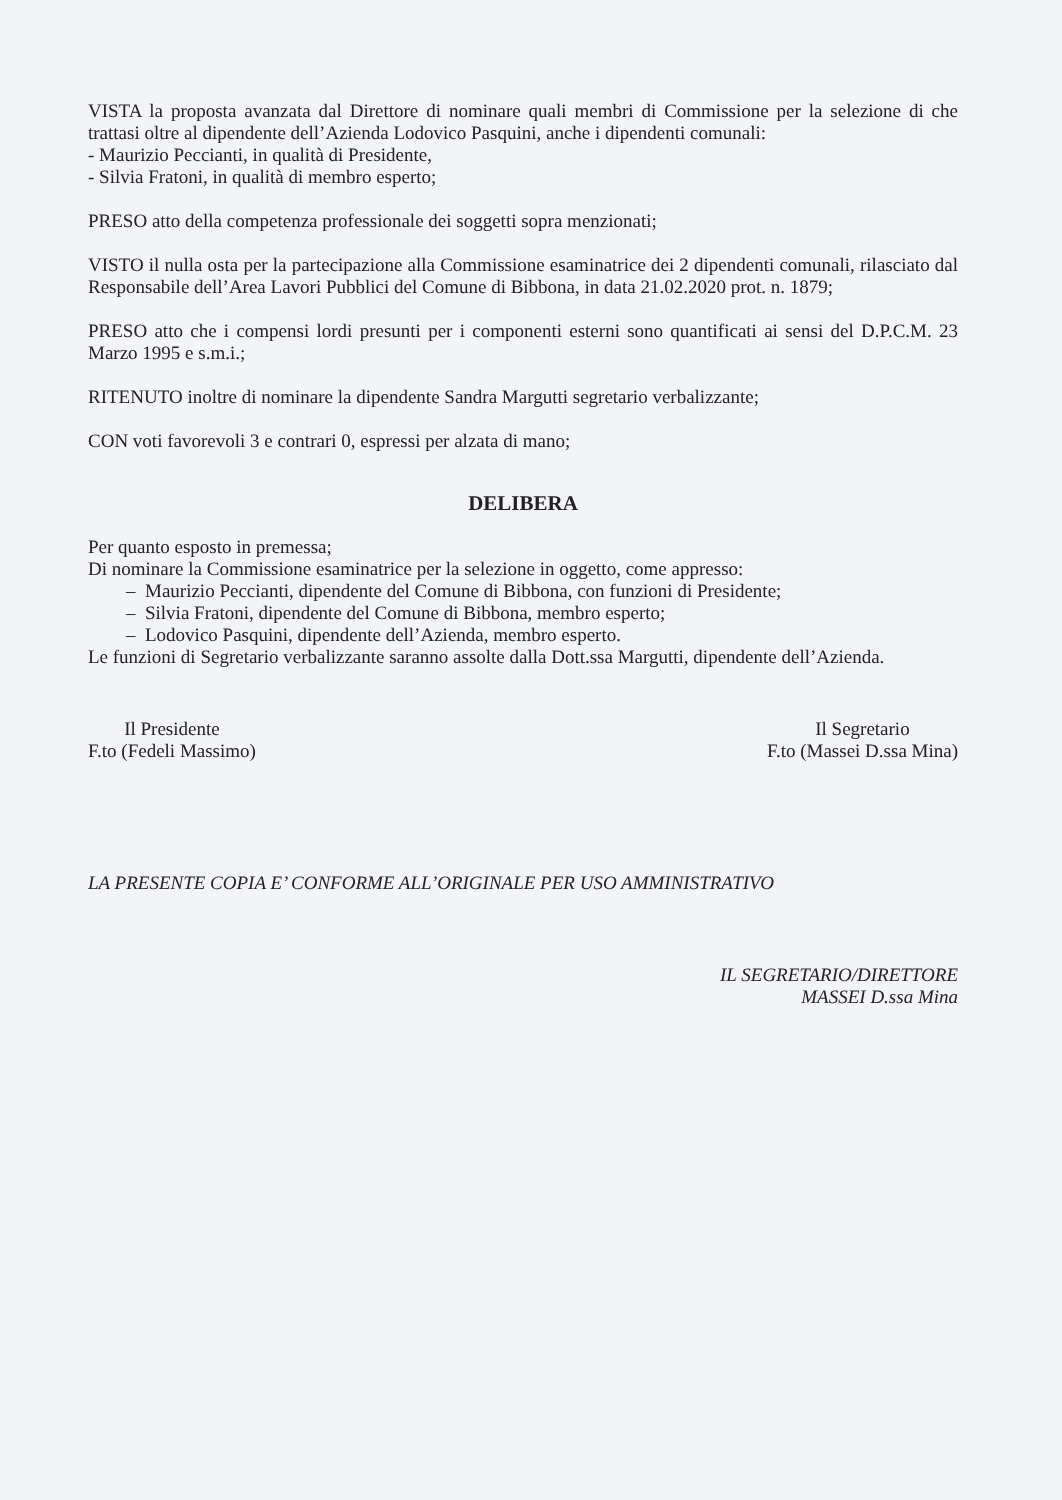VISTA la proposta avanzata dal Direttore di nominare quali membri di Commissione per la selezione di che trattasi oltre al dipendente dell’Azienda Lodovico Pasquini, anche i dipendenti comunali:
- Maurizio Peccianti, in qualità di Presidente,
- Silvia Fratoni, in qualità di membro esperto;
PRESO atto della competenza professionale dei soggetti sopra menzionati;
VISTO il nulla osta per la partecipazione alla Commissione esaminatrice dei 2 dipendenti comunali, rilasciato dal Responsabile dell’Area Lavori Pubblici del Comune di Bibbona, in data 21.02.2020 prot. n. 1879;
PRESO atto che i compensi lordi presunti per i componenti esterni sono quantificati ai sensi del D.P.C.M. 23 Marzo 1995 e s.m.i.;
RITENUTO inoltre di nominare la dipendente Sandra Margutti segretario verbalizzante;
CON voti favorevoli 3 e contrari 0, espressi per alzata di mano;
DELIBERA
Per quanto esposto in premessa;
Di nominare la Commissione esaminatrice per la selezione in oggetto, come appresso:
– Maurizio Peccianti, dipendente del Comune di Bibbona, con funzioni di Presidente;
– Silvia Fratoni, dipendente del Comune di Bibbona, membro esperto;
– Lodovico Pasquini, dipendente dell’Azienda, membro esperto.
Le funzioni di Segretario verbalizzante saranno assolte dalla Dott.ssa Margutti, dipendente dell’Azienda.
Il Presidente
F.to (Fedeli Massimo)
Il Segretario
F.to (Massei D.ssa Mina)
LA PRESENTE COPIA E’ CONFORME ALL’ORIGINALE PER USO AMMINISTRATIVO
IL SEGRETARIO/DIRETTORE
MASSEI D.ssa Mina